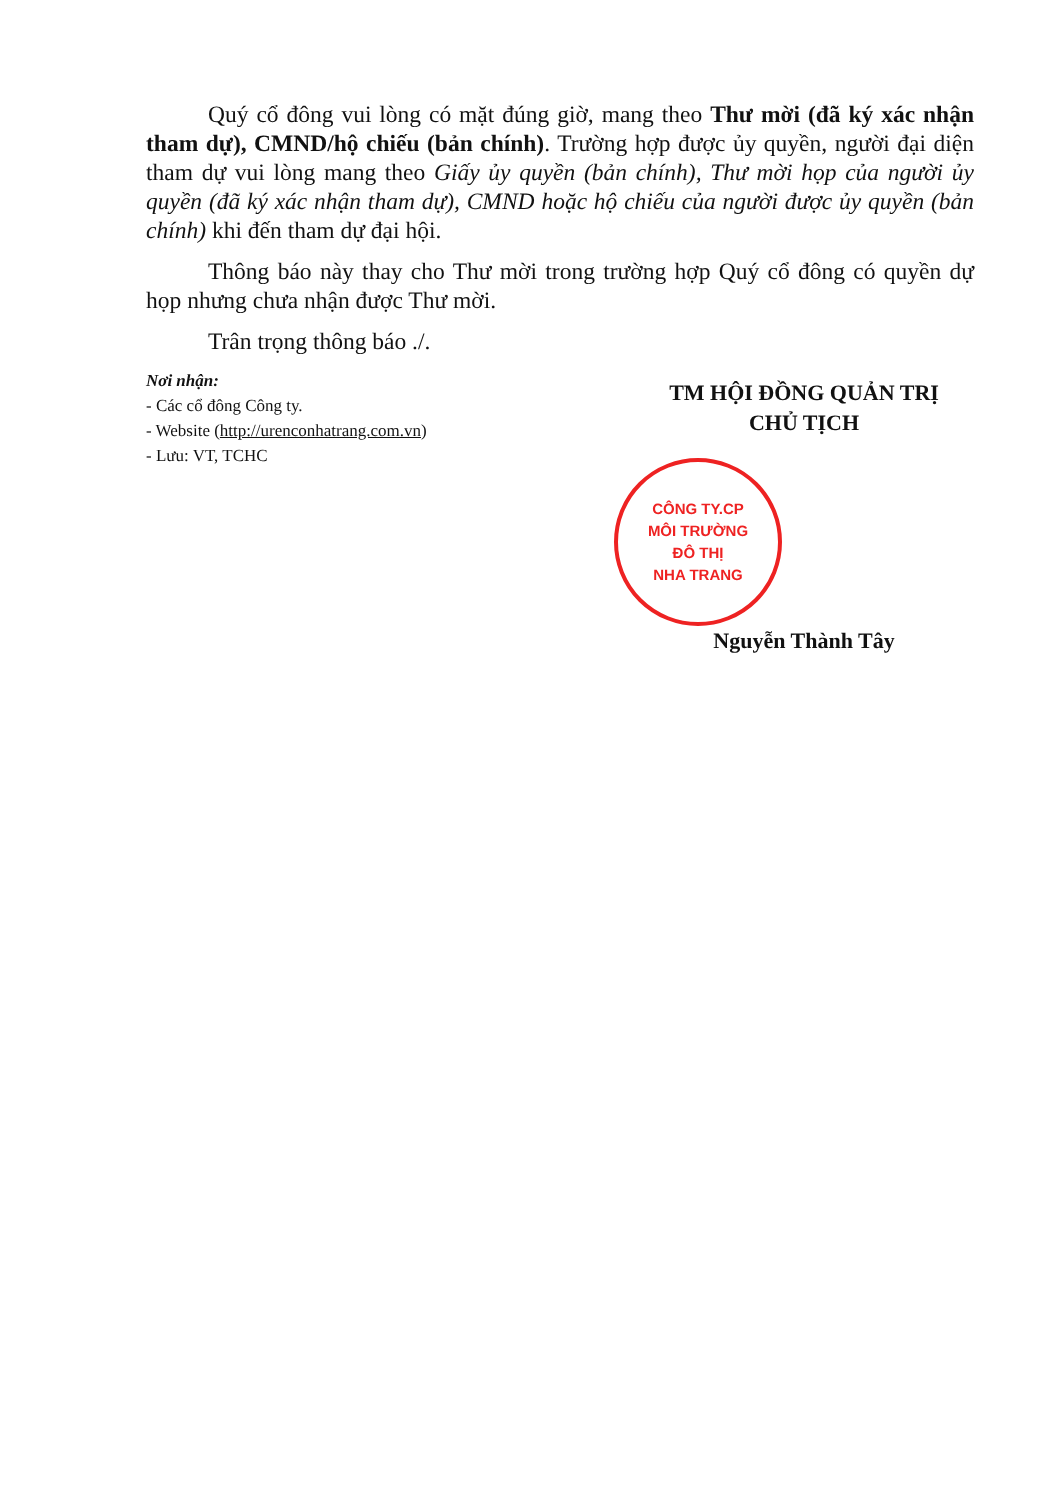Quý cổ đông vui lòng có mặt đúng giờ, mang theo Thư mời (đã ký xác nhận tham dự), CMND/hộ chiếu (bản chính). Trường hợp được ủy quyền, người đại diện tham dự vui lòng mang theo Giấy ủy quyền (bản chính), Thư mời họp của người ủy quyền (đã ký xác nhận tham dự), CMND hoặc hộ chiếu của người được ủy quyền (bản chính) khi đến tham dự đại hội.
Thông báo này thay cho Thư mời trong trường hợp Quý cổ đông có quyền dự họp nhưng chưa nhận được Thư mời.
Trân trọng thông báo ./.
Nơi nhận:
- Các cổ đông Công ty.
- Website (http://urenconhatrang.com.vn)
- Lưu: VT, TCHC
TM HỘI ĐỒNG QUẢN TRỊ
CHỦ TỊCH
CÔNG TY.CP
MÔI TRƯỜNG
ĐÔ THỊ
NHA TRANG
Nguyễn Thành Tây